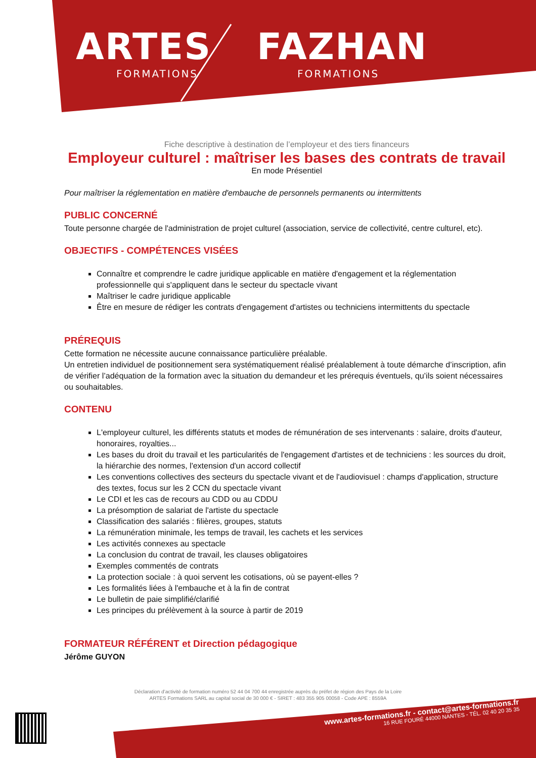ARTES
FORMATIONS
FAZHAN
FORMATIONS
Fiche descriptive à destination de l’employeur et des tiers financeurs
Employeur culturel : maîtriser les bases des contrats de travail
En mode Présentiel
Pour maîtriser la réglementation en matière d'embauche de personnels permanents ou intermittents
PUBLIC CONCERNÉ
Toute personne chargée de l'administration de projet culturel (association, service de collectivité, centre culturel, etc).
OBJECTIFS - COMPÉTENCES VISÉES
Connaître et comprendre le cadre juridique applicable en matière d'engagement et la réglementation professionnelle qui s'appliquent dans le secteur du spectacle vivant
Maîtriser le cadre juridique applicable
Être en mesure de rédiger les contrats d'engagement d'artistes ou techniciens intermittents du spectacle
PRÉREQUIS
Cette formation ne nécessite aucune connaissance particulière préalable.
Un entretien individuel de positionnement sera systématiquement réalisé préalablement à toute démarche d’inscription, afin de vérifier l’adéquation de la formation avec la situation du demandeur et les prérequis éventuels, qu’ils soient nécessaires ou souhaitables.
CONTENU
L'employeur culturel, les différents statuts et modes de rémunération de ses intervenants : salaire, droits d'auteur, honoraires, royalties...
Les bases du droit du travail et les particularités de l'engagement d'artistes et de techniciens : les sources du droit, la hiérarchie des normes, l'extension d'un accord collectif
Les conventions collectives des secteurs du spectacle vivant et de l'audiovisuel : champs d'application, structure des textes, focus sur les 2 CCN du spectacle vivant
Le CDI et les cas de recours au CDD ou au CDDU
La présomption de salariat de l'artiste du spectacle
Classification des salariés : filières, groupes, statuts
La rémunération minimale, les temps de travail, les cachets et les services
Les activités connexes au spectacle
La conclusion du contrat de travail, les clauses obligatoires
Exemples commentés de contrats
La protection sociale : à quoi servent les cotisations, où se payent-elles ?
Les formalités liées à l'embauche et à la fin de contrat
Le bulletin de paie simplifié/clarifié
Les principes du prélèvement à la source à partir de 2019
FORMATEUR RÉFÉRENT et Direction pédagogique
Jérôme GUYON
Déclaration d’activité de formation numéro 52 44 04 700 44 enregistrée auprès du préfet de région des Pays de la Loire
ARTES Formations SARL au capital social de 30 000 € - SIRET : 483 355 905 00058 - Code APE : 8559A
www.artes-formations.fr - contact@artes-formations.fr
16 RUE FOURÉ 44000 NANTES - TÉL. 02 40 20 35 35